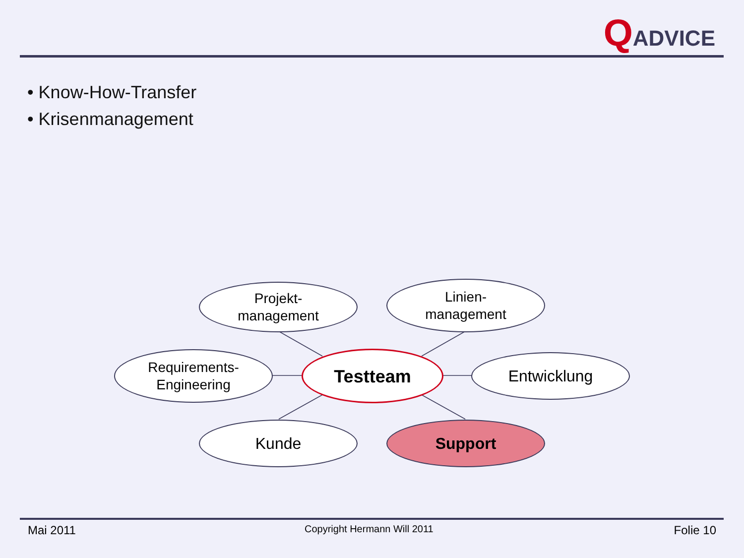QADVICE
• Know-How-Transfer
• Krisenmanagement
Projekt-
management
Linien-
management
Requirements-
Engineering
Testteam Entwicklung
Kunde Support
Mai 2011 Copyright Hermann Will 2011 Folie 10